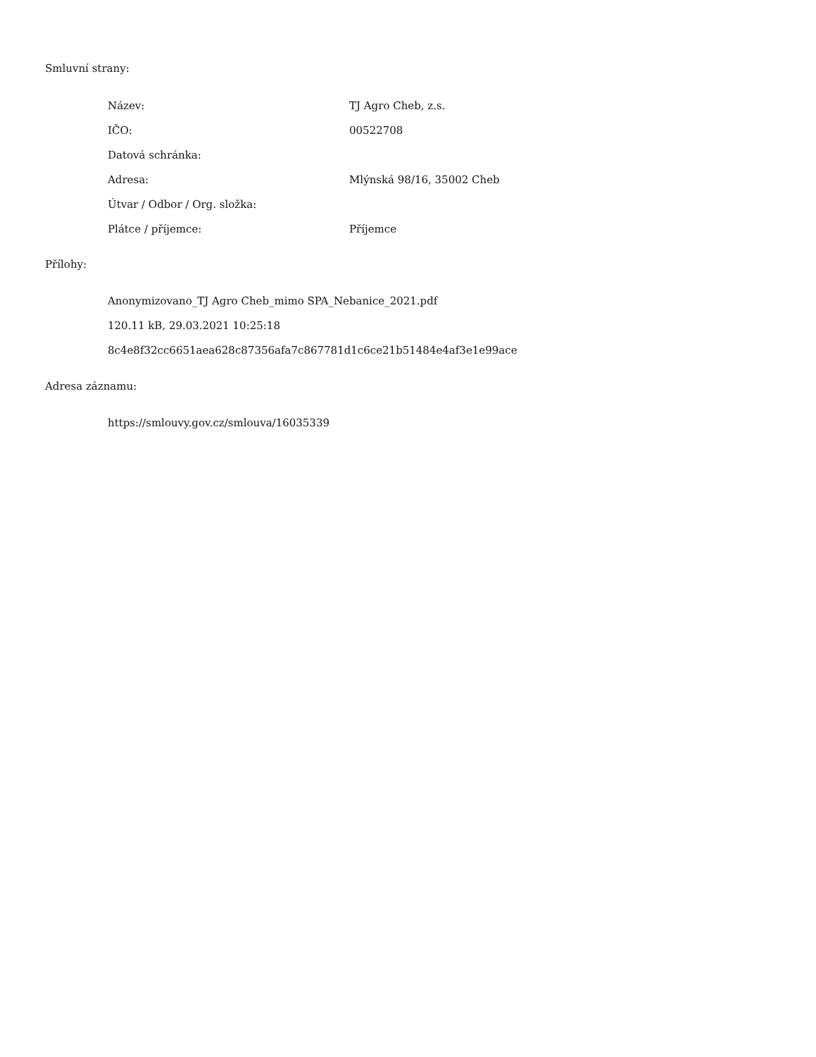Smluvní strany:
| Název: | TJ Agro Cheb, z.s. |
| IČO: | 00522708 |
| Datová schránka: | |
| Adresa: | Mlýnská 98/16, 35002 Cheb |
| Útvar / Odbor / Org. složka: | |
| Plátce / příjemce: | Příjemce |
Přílohy:
Anonymizovano_TJ Agro Cheb_mimo SPA_Nebanice_2021.pdf
120.11 kB, 29.03.2021 10:25:18
8c4e8f32cc6651aea628c87356afa7c867781d1c6ce21b51484e4af3e1e99ace
Adresa záznamu:
https://smlouvy.gov.cz/smlouva/16035339